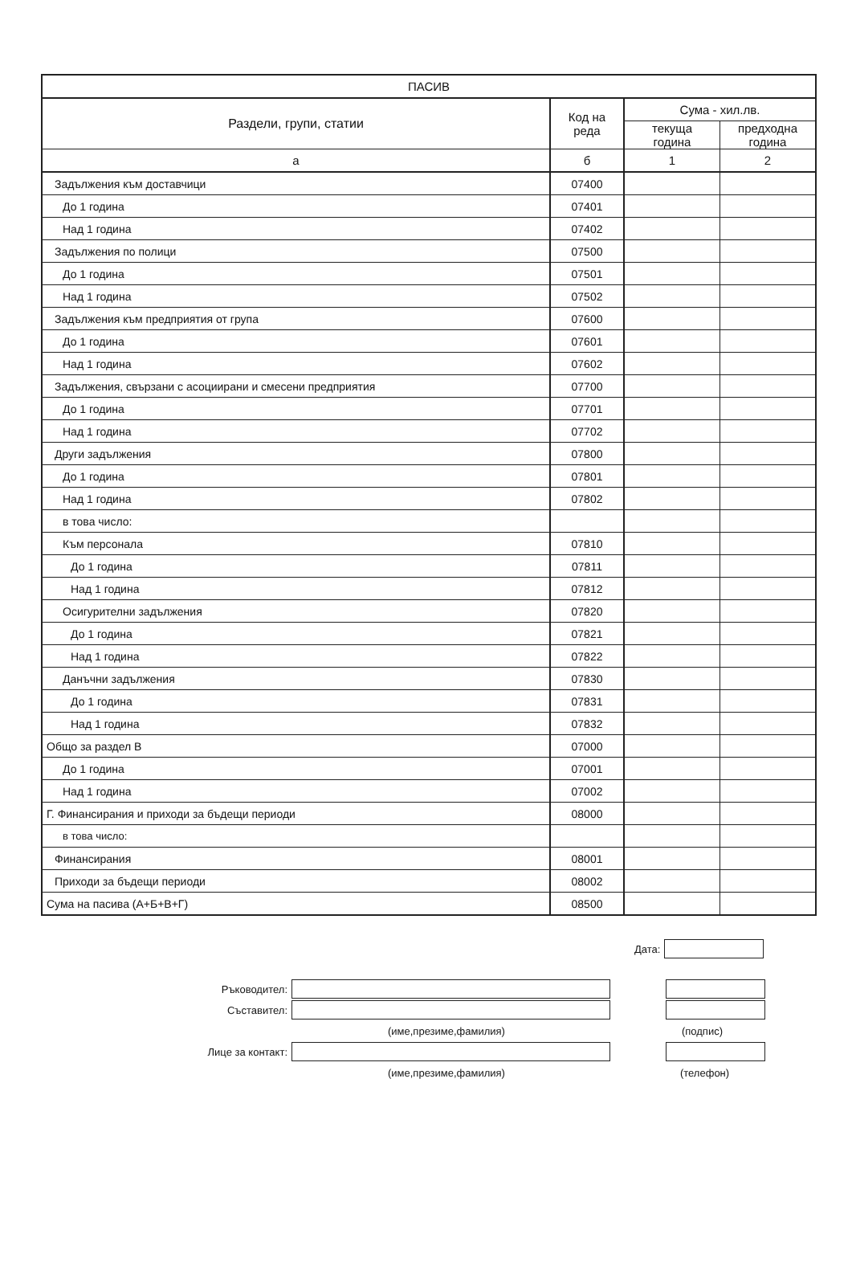| ПАСИВ | | | |
| --- | --- | --- | --- |
| Раздели, групи, статии | Код на реда | Сума - хил.лв. | |
| | | текуща година | предходна година |
| а | б | 1 | 2 |
| Задължения към доставчици | 07400 | | |
| До 1 година | 07401 | | |
| Над 1 година | 07402 | | |
| Задължения по полици | 07500 | | |
| До 1 година | 07501 | | |
| Над 1 година | 07502 | | |
| Задължения към предприятия от група | 07600 | | |
| До 1 година | 07601 | | |
| Над 1 година | 07602 | | |
| Задължения, свързани с асоциирани и смесени предприятия | 07700 | | |
| До 1 година | 07701 | | |
| Над 1 година | 07702 | | |
| Други задължения | 07800 | | |
| До 1 година | 07801 | | |
| Над 1 година | 07802 | | |
| в това число: | | | |
| Към персонала | 07810 | | |
| До 1 година | 07811 | | |
| Над 1 година | 07812 | | |
| Осигурителни задължения | 07820 | | |
| До 1 година | 07821 | | |
| Над 1 година | 07822 | | |
| Данъчни задължения | 07830 | | |
| До 1 година | 07831 | | |
| Над 1 година | 07832 | | |
| Общо за раздел В | 07000 | | |
| До 1 година | 07001 | | |
| Над 1 година | 07002 | | |
| Г. Финансирания и приходи за бъдещи периоди | 08000 | | |
| в това число: | | | |
| Финансирания | 08001 | | |
| Приходи за бъдещи периоди | 08002 | | |
| Сума на пасива (А+Б+В+Г) | 08500 | | |
Дата:
Ръководител:
Съставител:
(име,презиме,фамилия) (подпис)
Лице за контакт:
(име,презиме,фамилия) (телефон)